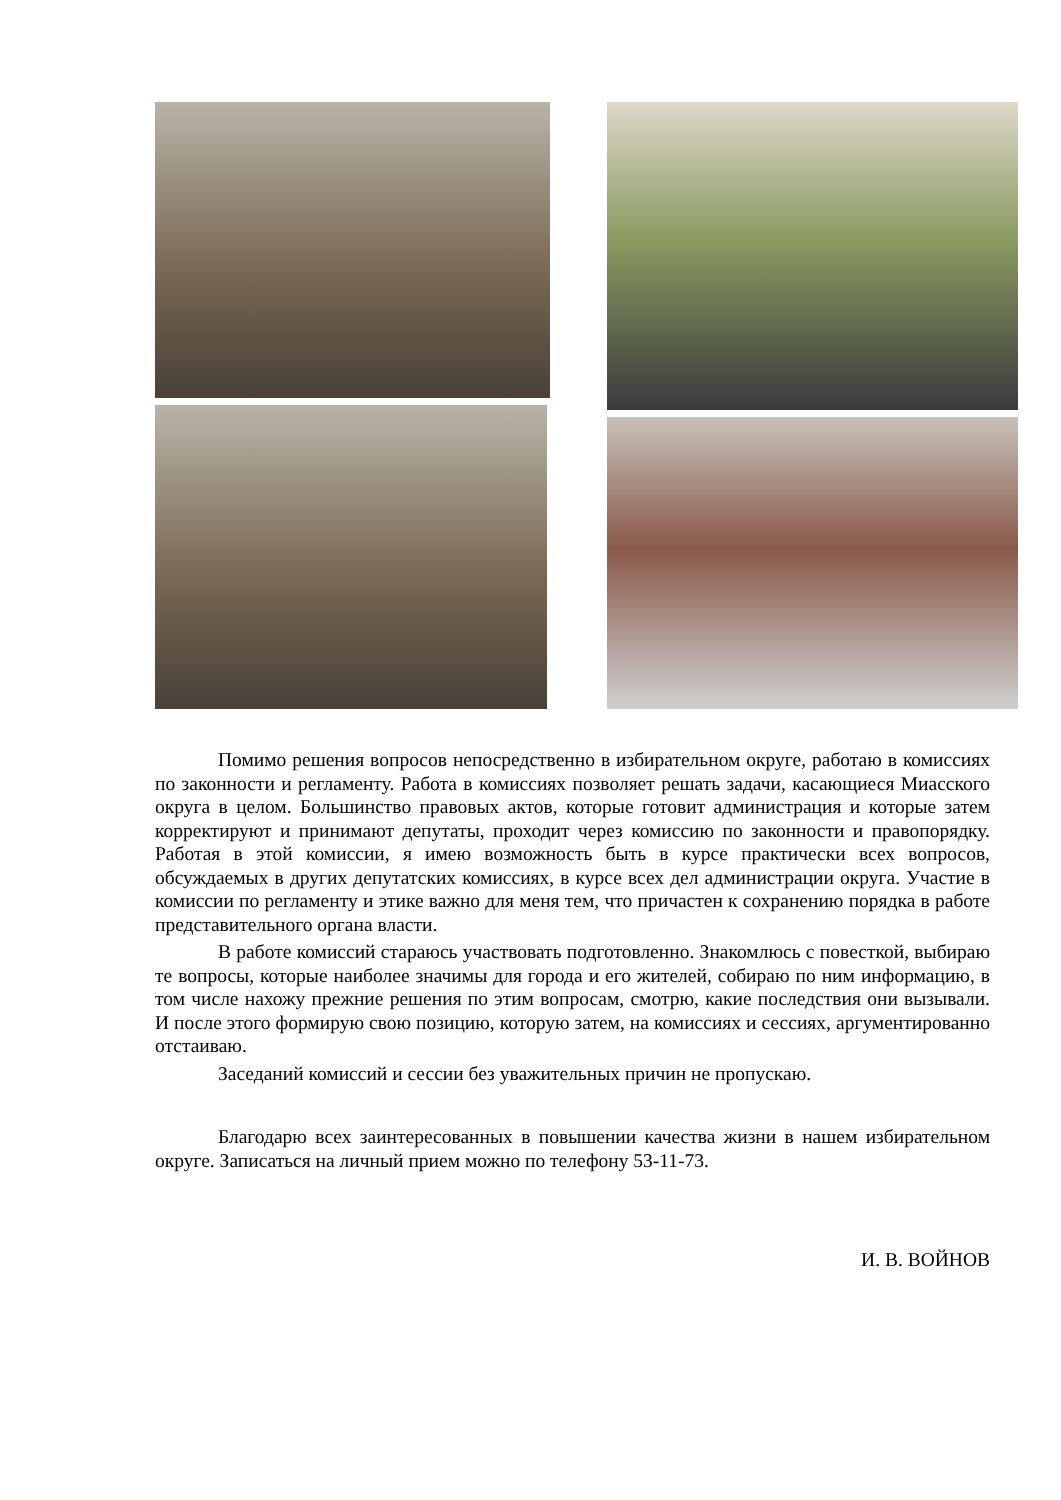Помимо решения вопросов непосредственно в избирательном округе, работаю в комиссиях по законности и регламенту. Работа в комиссиях позволяет решать задачи, касающиеся Миасского округа в целом. Большинство правовых актов, которые готовит администрация и которые затем корректируют и принимают депутаты, проходит через комиссию по законности и правопорядку. Работая в этой комиссии, я имею возможность быть в курсе практически всех вопросов, обсуждаемых в других депутатских комиссиях, в курсе всех дел администрации округа. Участие в комиссии по регламенту и этике важно для меня тем, что причастен к сохранению порядка в работе представительного органа власти.
В работе комиссий стараюсь участвовать подготовленно. Знакомлюсь с повесткой, выбираю те вопросы, которые наиболее значимы для города и его жителей, собираю по ним информацию, в том числе нахожу прежние решения по этим вопросам, смотрю, какие последствия они вызывали. И после этого формирую свою позицию, которую затем, на комиссиях и сессиях, аргументированно отстаиваю.
Заседаний комиссий и сессии без уважительных причин не пропускаю.
Благодарю всех заинтересованных в повышении качества жизни в нашем избирательном округе. Записаться на личный прием можно по телефону 53-11-73.
И. В. ВОЙНОВ